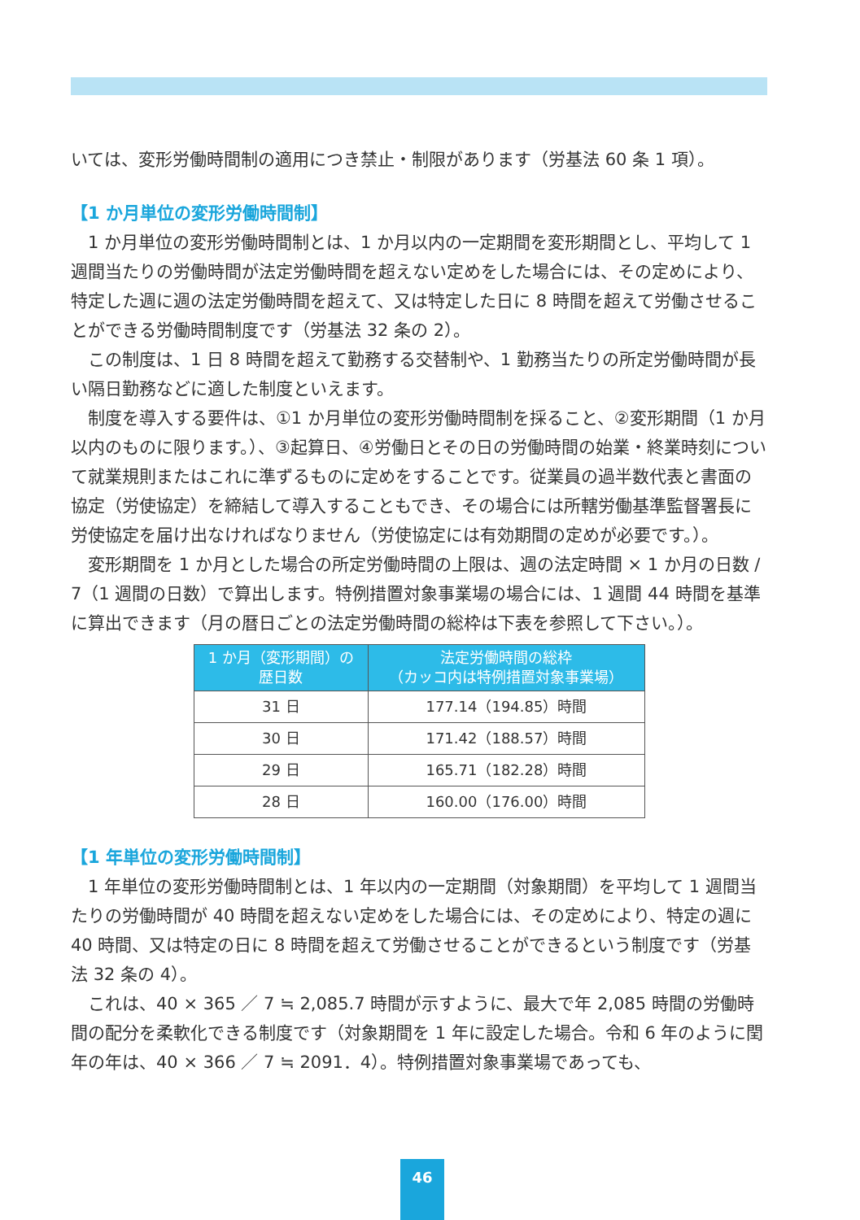いては、変形労働時間制の適用につき禁止・制限があります（労基法 60 条 1 項）。
【1 か月単位の変形労働時間制】
1 か月単位の変形労働時間制とは、1 か月以内の一定期間を変形期間とし、平均して 1 週間当たりの労働時間が法定労働時間を超えない定めをした場合には、その定めにより、特定した週に週の法定労働時間を超えて、又は特定した日に 8 時間を超えて労働させることができる労働時間制度です（労基法 32 条の 2）。
この制度は、1 日 8 時間を超えて勤務する交替制や、1 勤務当たりの所定労働時間が長い隔日勤務などに適した制度といえます。
制度を導入する要件は、①1 か月単位の変形労働時間制を採ること、②変形期間（1 か月以内のものに限ります。）、③起算日、④労働日とその日の労働時間の始業・終業時刻について就業規則またはこれに準ずるものに定めをすることです。従業員の過半数代表と書面の協定（労使協定）を締結して導入することもでき、その場合には所轄労働基準監督署長に労使協定を届け出なければなりません（労使協定には有効期間の定めが必要です。）。
変形期間を 1 か月とした場合の所定労働時間の上限は、週の法定時間 × 1 か月の日数 / 7（1 週間の日数）で算出します。特例措置対象事業場の場合には、1 週間 44 時間を基準に算出できます（月の暦日ごとの法定労働時間の総枠は下表を参照して下さい。）。
| 1 か月（変形期間）の 歴日数 | 法定労働時間の総枠 （カッコ内は特例措置対象事業場） |
| --- | --- |
| 31 日 | 177.14（194.85）時間 |
| 30 日 | 171.42（188.57）時間 |
| 29 日 | 165.71（182.28）時間 |
| 28 日 | 160.00（176.00）時間 |
【1 年単位の変形労働時間制】
1 年単位の変形労働時間制とは、1 年以内の一定期間（対象期間）を平均して 1 週間当たりの労働時間が 40 時間を超えない定めをした場合には、その定めにより、特定の週に 40 時間、又は特定の日に 8 時間を超えて労働させることができるという制度です（労基法 32 条の 4）。
これは、40 × 365 ／ 7 ≒ 2,085.7 時間が示すように、最大で年 2,085 時間の労働時間の配分を柔軟化できる制度です（対象期間を 1 年に設定した場合。令和 6 年のように閏年の年は、40 × 366 ／ 7 ≒ 2091．4）。特例措置対象事業場であっても、
46